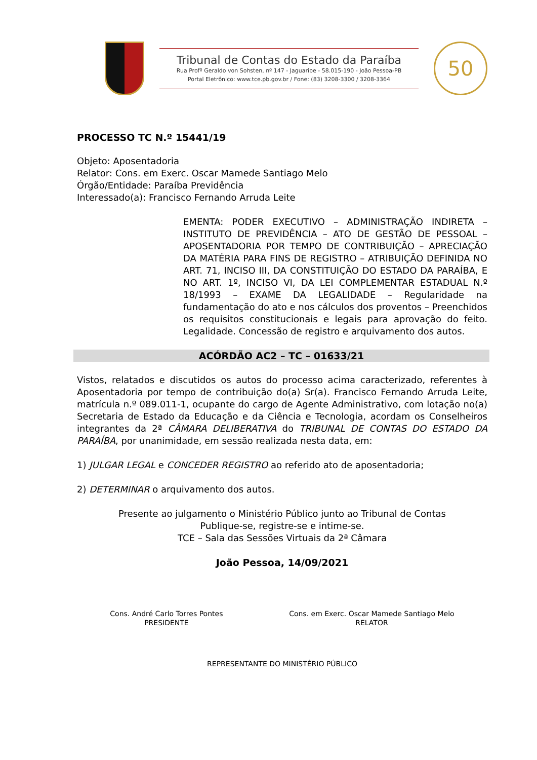Tribunal de Contas do Estado da Paraíba
Rua Profº Geraldo von Sohsten, nº 147 - Jaguaribe - 58.015-190 - João Pessoa-PB
Portal Eletrônico: www.tce.pb.gov.br / Fone: (83) 3208-3300 / 3208-3364
50
PROCESSO TC N.º 15441/19
Objeto: Aposentadoria
Relator: Cons. em Exerc. Oscar Mamede Santiago Melo
Órgão/Entidade: Paraíba Previdência
Interessado(a): Francisco Fernando Arruda Leite
EMENTA: PODER EXECUTIVO – ADMINISTRAÇÃO INDIRETA – INSTITUTO DE PREVIDÊNCIA – ATO DE GESTÃO DE PESSOAL – APOSENTADORIA POR TEMPO DE CONTRIBUIÇÃO – APRECIAÇÃO DA MATÉRIA PARA FINS DE REGISTRO – ATRIBUIÇÃO DEFINIDA NO ART. 71, INCISO III, DA CONSTITUIÇÃO DO ESTADO DA PARAÍBA, E NO ART. 1º, INCISO VI, DA LEI COMPLEMENTAR ESTADUAL N.º 18/1993 – EXAME DA LEGALIDADE – Regularidade na fundamentação do ato e nos cálculos dos proventos – Preenchidos os requisitos constitucionais e legais para aprovação do feito. Legalidade. Concessão de registro e arquivamento dos autos.
ACÓRDÃO AC2 – TC – 01633/21
Vistos, relatados e discutidos os autos do processo acima caracterizado, referentes à Aposentadoria por tempo de contribuição do(a) Sr(a). Francisco Fernando Arruda Leite, matrícula n.º 089.011-1, ocupante do cargo de Agente Administrativo, com lotação no(a) Secretaria de Estado da Educação e da Ciência e Tecnologia, acordam os Conselheiros integrantes da 2ª CÂMARA DELIBERATIVA do TRIBUNAL DE CONTAS DO ESTADO DA PARAÍBA, por unanimidade, em sessão realizada nesta data, em:
1) JULGAR LEGAL e CONCEDER REGISTRO ao referido ato de aposentadoria;
2) DETERMINAR o arquivamento dos autos.
Presente ao julgamento o Ministério Público junto ao Tribunal de Contas
Publique-se, registre-se e intime-se.
TCE – Sala das Sessões Virtuais da 2ª Câmara
João Pessoa, 14/09/2021
Cons. André Carlo Torres Pontes
PRESIDENTE
Cons. em Exerc. Oscar Mamede Santiago Melo
RELATOR
REPRESENTANTE DO MINISTÉRIO PÚBLICO